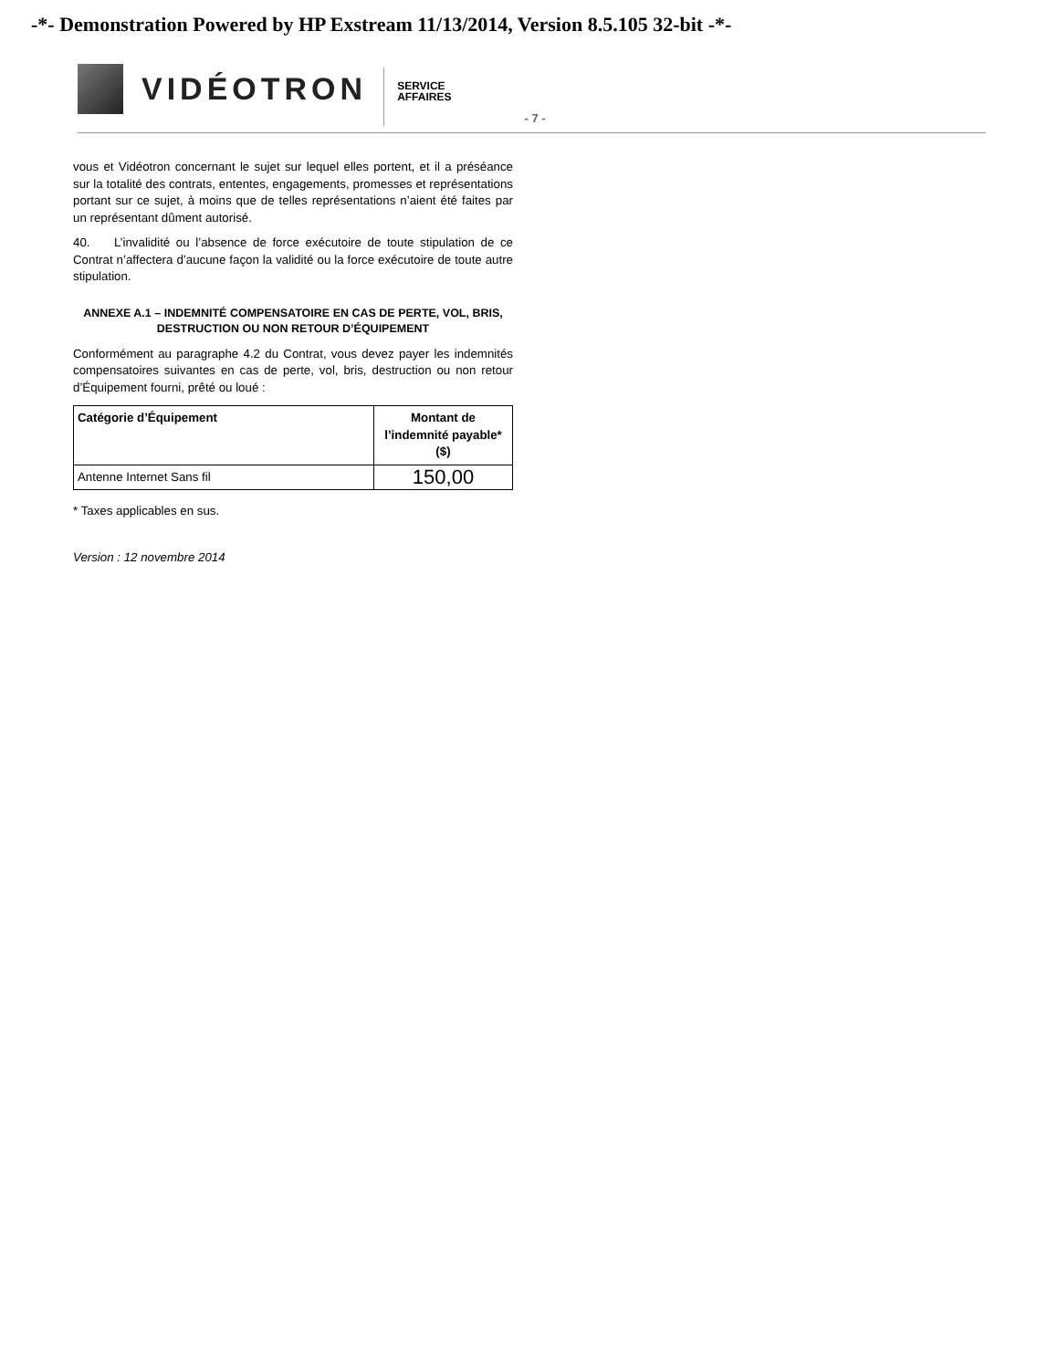-*- Demonstration Powered by HP Exstream 11/13/2014, Version 8.5.105 32-bit -*-
VIDÉOTRON
SERVICE
AFFAIRES
- 7 -
vous et Vidéotron concernant le sujet sur lequel elles portent, et il a préséance sur la totalité des contrats, ententes, engagements, promesses et représentations portant sur ce sujet, à moins que de telles représentations n’aient été faites par un représentant dûment autorisé.
40. L’invalidité ou l’absence de force exécutoire de toute stipulation de ce Contrat n’affectera d’aucune façon la validité ou la force exécutoire de toute autre stipulation.
ANNEXE A.1 – INDEMNITÉ COMPENSATOIRE EN CAS DE PERTE, VOL, BRIS, DESTRUCTION OU NON RETOUR D’ÉQUIPEMENT
Conformément au paragraphe 4.2 du Contrat, vous devez payer les indemnités compensatoires suivantes en cas de perte, vol, bris, destruction ou non retour d’Équipement fourni, prêté ou loué :
| Catégorie d’Équipement | Montant de l’indemnité payable* ($) |
| --- | --- |
| Antenne Internet Sans fil | 150,00 |
* Taxes applicables en sus.
Version : 12 novembre 2014